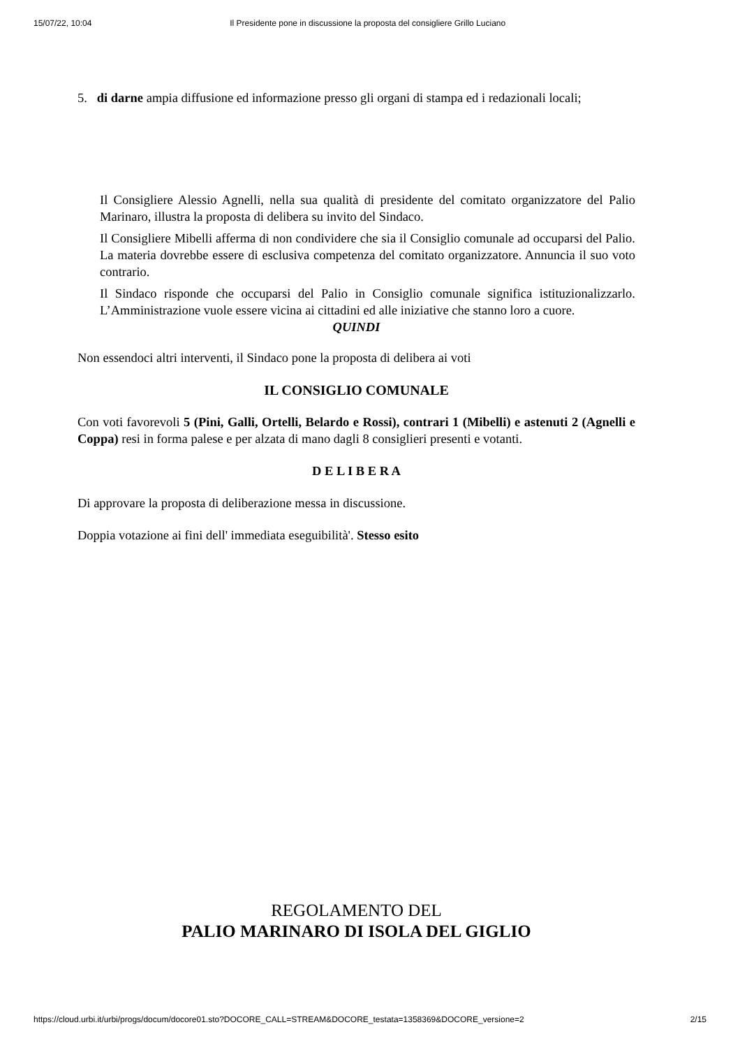15/07/22, 10:04 Il Presidente pone in discussione la proposta del consigliere Grillo Luciano
5. di darne ampia diffusione ed informazione presso gli organi di stampa ed i redazionali locali;
Il Consigliere Alessio Agnelli, nella sua qualità di presidente del comitato organizzatore del Palio Marinaro, illustra la proposta di delibera su invito del Sindaco.
Il Consigliere Mibelli afferma di non condividere che sia il Consiglio comunale ad occuparsi del Palio. La materia dovrebbe essere di esclusiva competenza del comitato organizzatore. Annuncia il suo voto contrario.
Il Sindaco risponde che occuparsi del Palio in Consiglio comunale significa istituzionalizzarlo. L’Amministrazione vuole essere vicina ai cittadini ed alle iniziative che stanno loro a cuore.
QUINDI
Non essendoci altri interventi, il Sindaco pone la proposta di delibera ai voti
IL CONSIGLIO COMUNALE
Con voti favorevoli 5 (Pini, Galli, Ortelli, Belardo e Rossi), contrari 1 (Mibelli) e astenuti 2 (Agnelli e Coppa) resi in forma palese e per alzata di mano dagli 8 consiglieri presenti e votanti.
D E L I B E R A
Di approvare la proposta di deliberazione messa in discussione.
Doppia votazione ai fini dell' immediata eseguibilità'. Stesso esito
REGOLAMENTO DEL
PALIO MARINARO DI ISOLA DEL GIGLIO
https://cloud.urbi.it/urbi/progs/docum/docore01.sto?DOCORE_CALL=STREAM&DOCORE_testata=1358369&DOCORE_versione=2 2/15